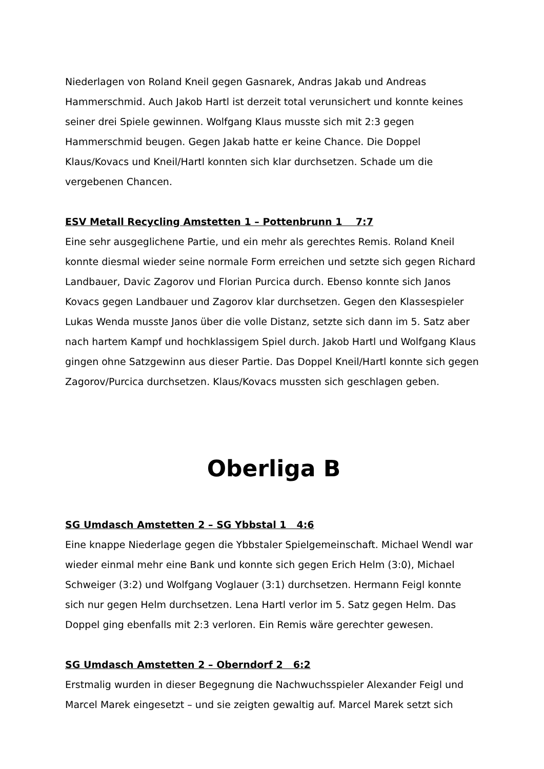Niederlagen von Roland Kneil gegen Gasnarek, Andras Jakab und Andreas Hammerschmid. Auch Jakob Hartl ist derzeit total verunsichert und konnte keines seiner drei Spiele gewinnen. Wolfgang Klaus musste sich mit 2:3 gegen Hammerschmid beugen. Gegen Jakab hatte er keine Chance. Die Doppel Klaus/Kovacs und Kneil/Hartl konnten sich klar durchsetzen. Schade um die vergebenen Chancen.
ESV Metall Recycling Amstetten 1 – Pottenbrunn 1 7:7
Eine sehr ausgeglichene Partie, und ein mehr als gerechtes Remis. Roland Kneil konnte diesmal wieder seine normale Form erreichen und setzte sich gegen Richard Landbauer, Davic Zagorov und Florian Purcica durch. Ebenso konnte sich Janos Kovacs gegen Landbauer und Zagorov klar durchsetzen. Gegen den Klassespieler Lukas Wenda musste Janos über die volle Distanz, setzte sich dann im 5. Satz aber nach hartem Kampf und hochklassigem Spiel durch. Jakob Hartl und Wolfgang Klaus gingen ohne Satzgewinn aus dieser Partie. Das Doppel Kneil/Hartl konnte sich gegen Zagorov/Purcica durchsetzen. Klaus/Kovacs mussten sich geschlagen geben.
Oberliga B
SG Umdasch Amstetten 2 – SG Ybbstal 1 4:6
Eine knappe Niederlage gegen die Ybbstaler Spielgemeinschaft. Michael Wendl war wieder einmal mehr eine Bank und konnte sich gegen Erich Helm (3:0), Michael Schweiger (3:2) und Wolfgang Voglauer (3:1) durchsetzen. Hermann Feigl konnte sich nur gegen Helm durchsetzen. Lena Hartl verlor im 5. Satz gegen Helm. Das Doppel ging ebenfalls mit 2:3 verloren. Ein Remis wäre gerechter gewesen.
SG Umdasch Amstetten 2 – Oberndorf 2 6:2
Erstmalig wurden in dieser Begegnung die Nachwuchsspieler Alexander Feigl und Marcel Marek eingesetzt – und sie zeigten gewaltig auf. Marcel Marek setzt sich